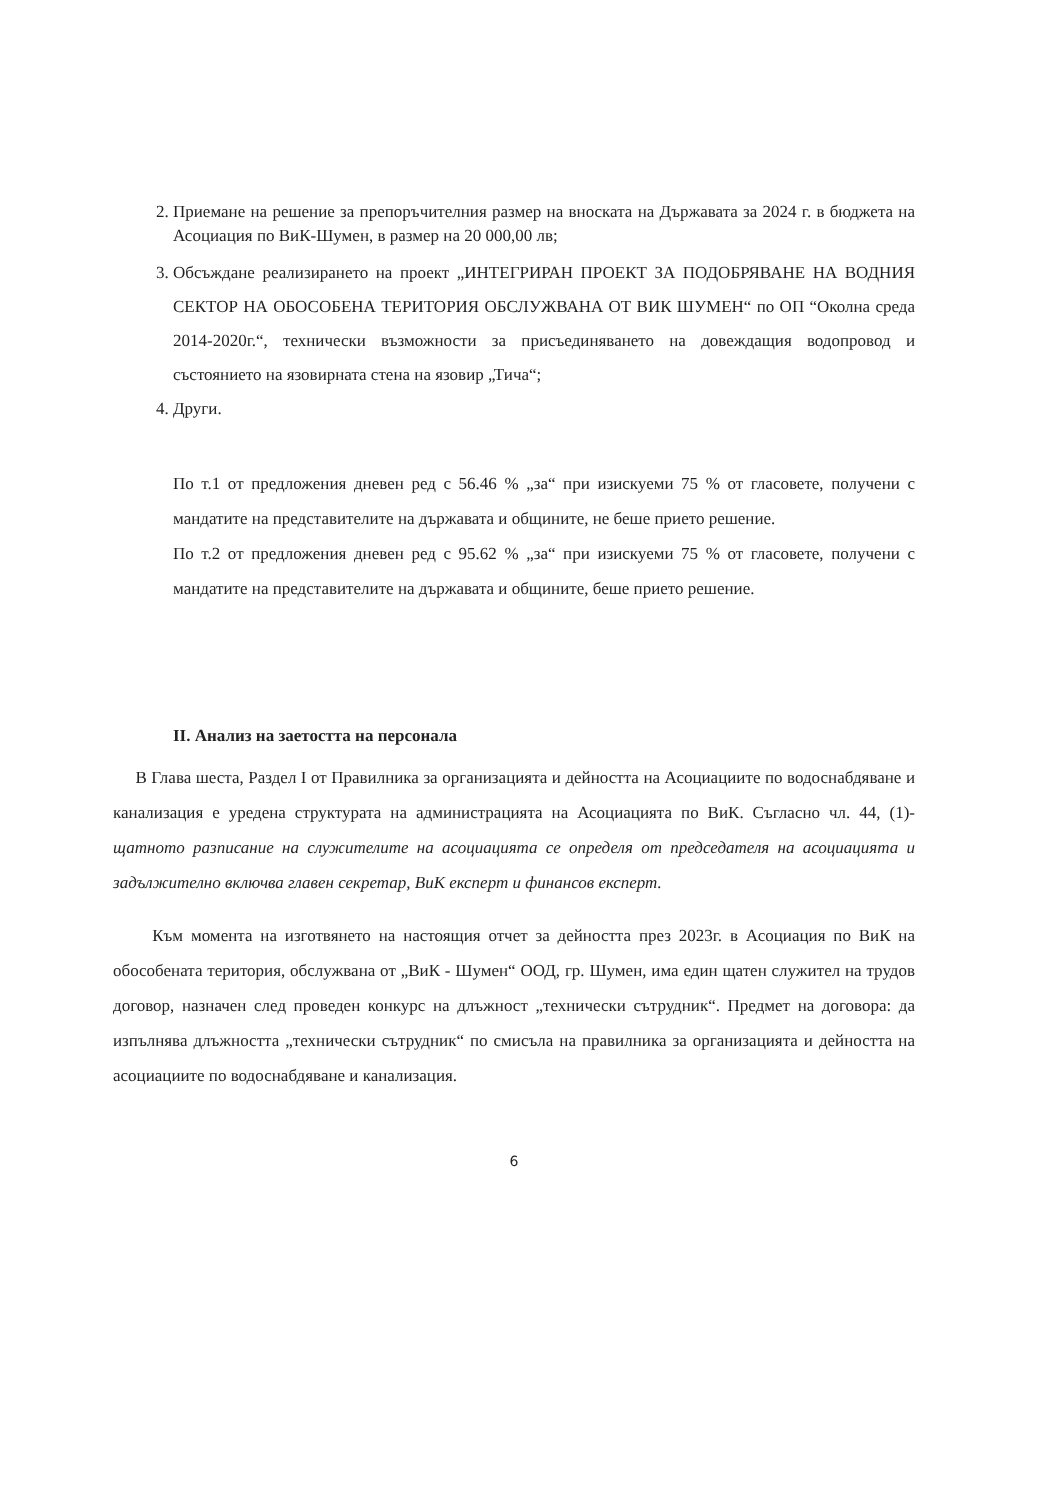2. Приемане на решение за препоръчителния размер на вноската на Държавата за 2024 г. в бюджета на Асоциация по ВиК-Шумен, в размер на 20 000,00 лв;
3. Обсъждане реализирането на проект „ИНТЕГРИРАН ПРОЕКТ ЗА ПОДОБРЯВАНЕ НА ВОДНИЯ СЕКТОР НА ОБОСОБЕНА ТЕРИТОРИЯ ОБСЛУЖВАНА ОТ ВИК ШУМЕН“ по ОП “Околна среда 2014-2020г.“, технически възможности за присъединяването на довеждащия водопровод и състоянието на язовирната стена на язовир „Тича“;
4. Други.
По т.1 от предложения дневен ред с 56.46 % „за“ при изискуеми 75 % от гласовете, получени с мандатите на представителите на държавата и общините, не беше прието решение.
По т.2 от предложения дневен ред с 95.62 % „за“ при изискуеми 75 % от гласовете, получени с мандатите на представителите на държавата и общините, беше прието решение.
II. Анализ на заетостта на персонала
В Глава шеста, Раздел I от Правилника за организацията и дейността на Асоциациите по водоснабдяване и канализация е уредена структурата на администрацията на Асоциацията по ВиК. Съгласно чл. 44, (1)- щатното разписание на служителите на асоциацията се определя от председателя на асоциацията и задължително включва главен секретар, ВиК експерт и финансов експерт.
Към момента на изготвянето на настоящия отчет за дейността през 2023г. в Асоциация по ВиК на обособената територия, обслужвана от „ВиК - Шумен“ ООД, гр. Шумен, има един щатен служител на трудов договор, назначен след проведен конкурс на длъжност „технически сътрудник“. Предмет на договора: да изпълнява длъжността „технически сътрудник“ по смисъла на правилника за организацията и дейността на асоциациите по водоснабдяване и канализация.
6